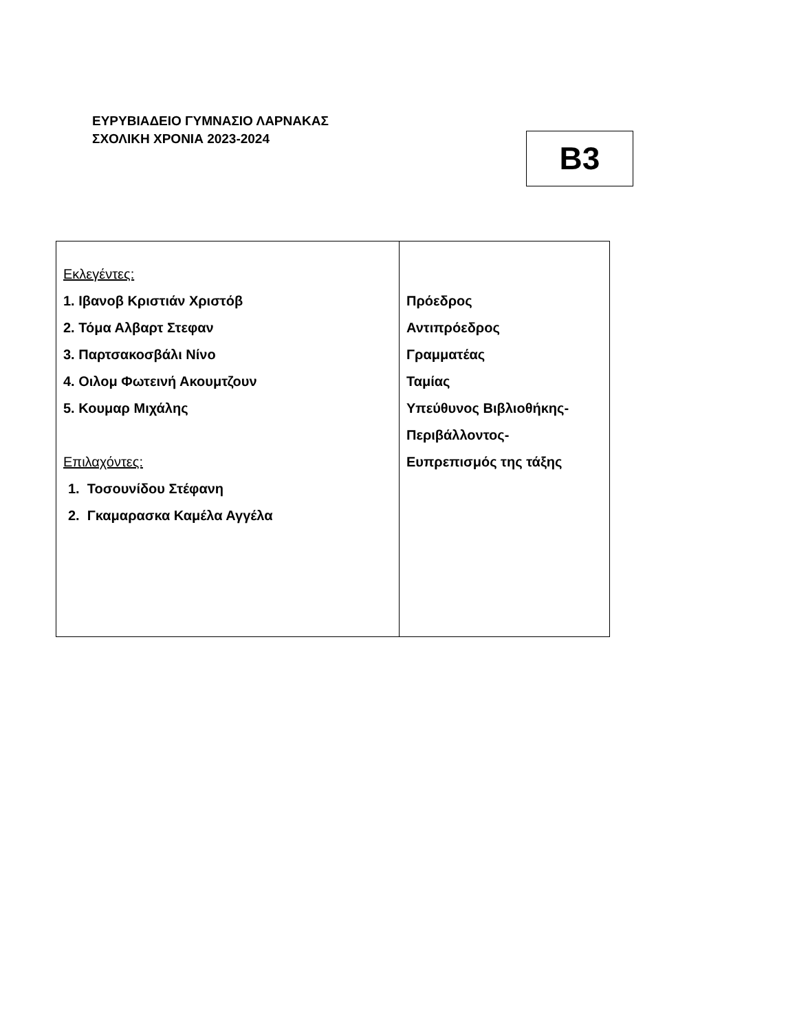ΕΥΡΥΒΙΑΔΕΙΟ ΓΥΜΝΑΣΙΟ ΛΑΡΝΑΚΑΣ
ΣΧΟΛΙΚΗ ΧΡΟΝΙΑ 2023-2024
B3
| Εκλεγέντες: 1. Ιβανοβ Κριστιάν Χριστόβ 2. Τόμα Αλβαρτ Στεφαν 3. Παρτσακοσβάλι Νίνο 4. Οιλομ Φωτεινή Ακουμτζουν 5. Κουμαρ Μιχάλης Επιλαχόντες: 1. Τοσουνίδου Στέφανη 2. Γκαμαρασκα Καμέλα Αγγέλα | Πρόεδρος Αντιπρόεδρος Γραμματέας Ταμίας Υπεύθυνος Βιβλιοθήκης- Περιβάλλοντος- Ευπρεπισμός της τάξης |